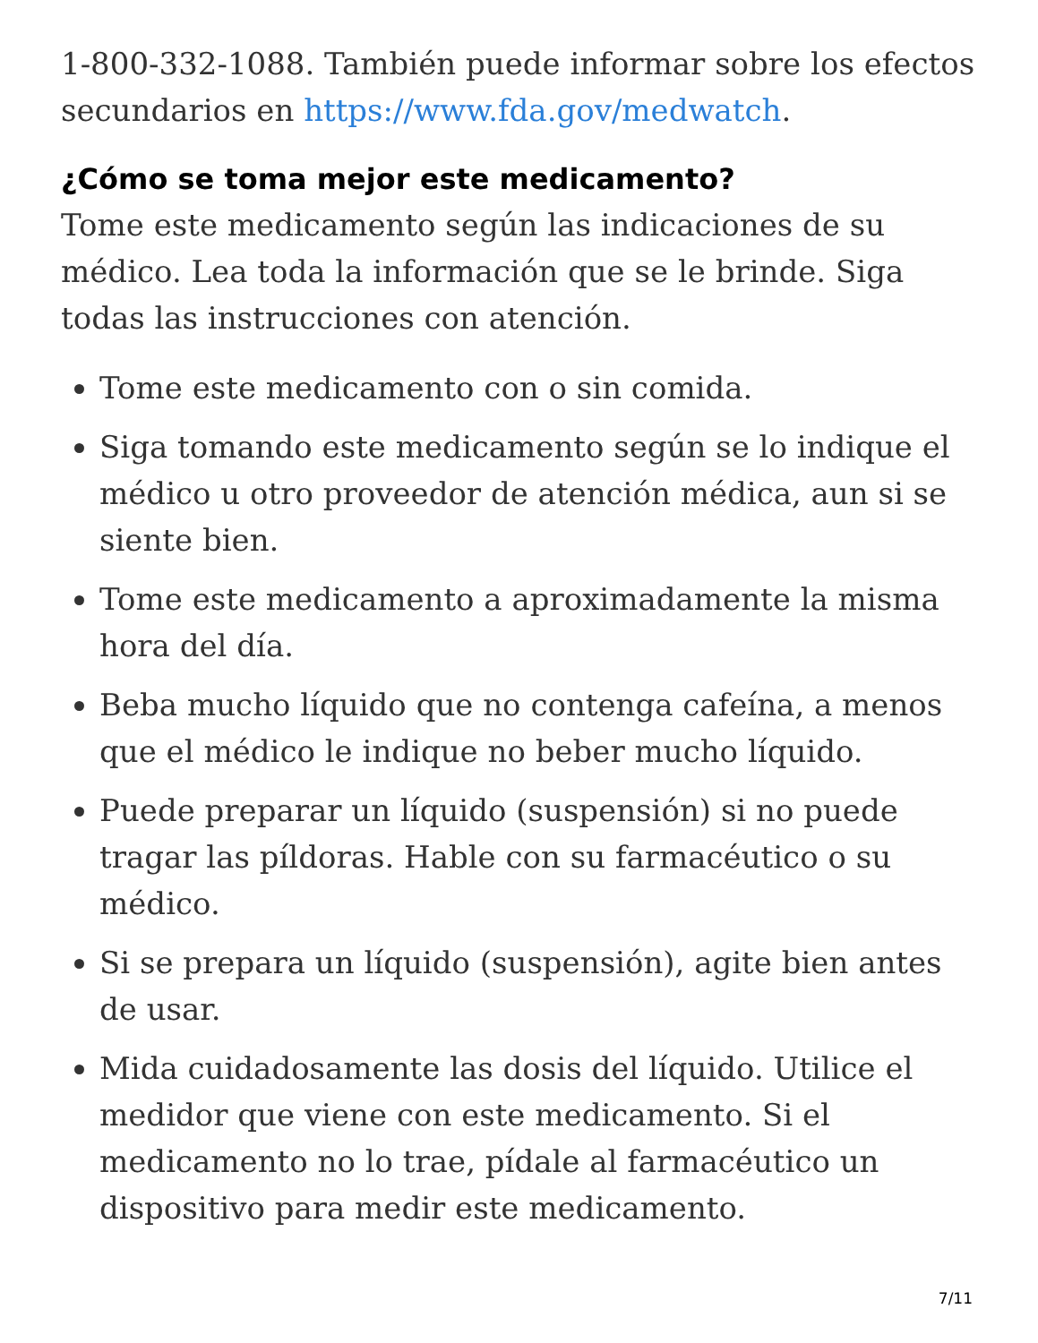1-800-332-1088. También puede informar sobre los efectos secundarios en https://www.fda.gov/medwatch.
¿Cómo se toma mejor este medicamento?
Tome este medicamento según las indicaciones de su médico. Lea toda la información que se le brinde. Siga todas las instrucciones con atención.
Tome este medicamento con o sin comida.
Siga tomando este medicamento según se lo indique el médico u otro proveedor de atención médica, aun si se siente bien.
Tome este medicamento a aproximadamente la misma hora del día.
Beba mucho líquido que no contenga cafeína, a menos que el médico le indique no beber mucho líquido.
Puede preparar un líquido (suspensión) si no puede tragar las píldoras. Hable con su farmacéutico o su médico.
Si se prepara un líquido (suspensión), agite bien antes de usar.
Mida cuidadosamente las dosis del líquido. Utilice el medidor que viene con este medicamento. Si el medicamento no lo trae, pídale al farmacéutico un dispositivo para medir este medicamento.
7/11